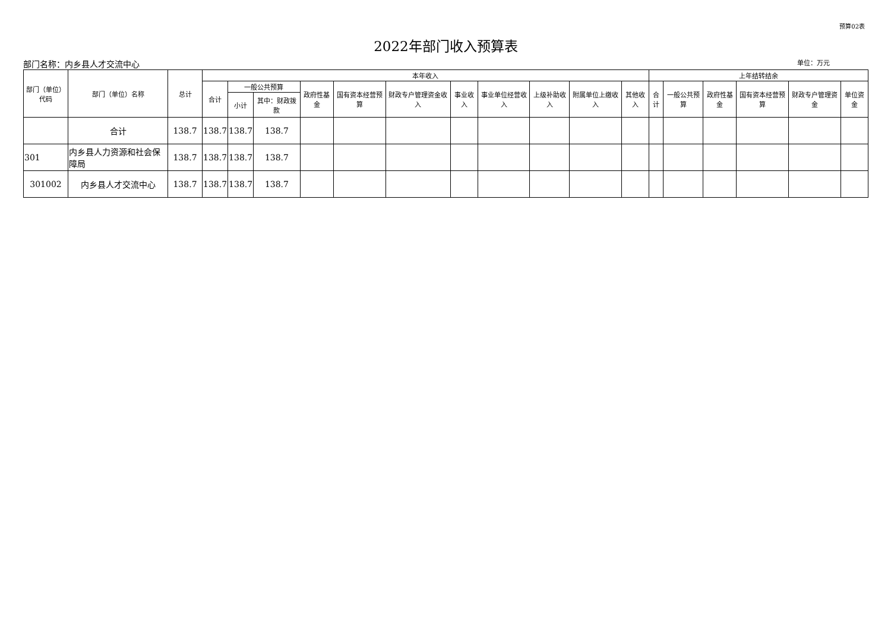预算02表
2022年部门收入预算表
部门名称：内乡县人才交流中心 单位：万元
| 部门（单位）代码 | 部门（单位）名称 | 总计 | 本年收入 | | | | | | | | | | | 上年结转结余 | | | | | |
| --- | --- | --- | --- | --- | --- | --- | --- | --- | --- | --- | --- | --- | --- | --- | --- | --- | --- | --- | --- |
| | | | 合计 | 一般公共预算 | | 政府性基金 | 国有资本经营预算 | 财政专户管理资金收入 | 事业收入 | 事业单位经营收入 | 上级补助收入 | 附属单位上缴收入 | 其他收入 | 合计 | 一般公共预算 | 政府性基金 | 国有资本经营预算 | 财政专户管理资金 | 单位资金 |
| | | | | 小计 | 其中：财政拨款 | | | | | | | | | | | | | | |
| | 合计 | 138.7 | 138.7 | 138.7 | 138.7 | | | | | | | | | | | | | | |
| 301 | 内乡县人力资源和社会保障局 | 138.7 | 138.7 | 138.7 | 138.7 | | | | | | | | | | | | | | |
| 301002 | 内乡县人才交流中心 | 138.7 | 138.7 | 138.7 | 138.7 | | | | | | | | | | | | | | |